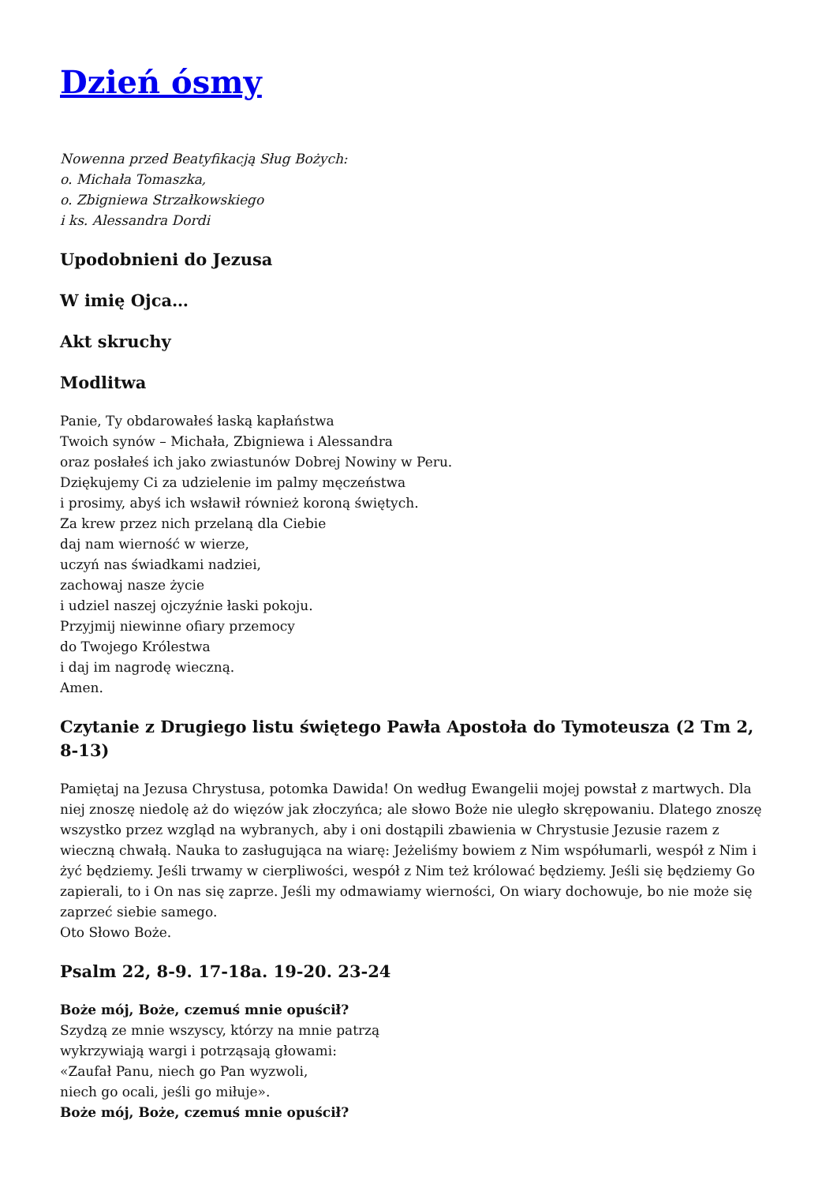Dzień ósmy
Nowenna przed Beatyfikacją Sług Bożych:
o. Michała Tomaszka,
o. Zbigniewa Strzałkowskiego
i ks. Alessandra Dordi
Upodobnieni do Jezusa
W imię Ojca…
Akt skruchy
Modlitwa
Panie, Ty obdarowałeś łaską kapłaństwa
Twoich synów – Michała, Zbigniewa i Alessandra
oraz posłałeś ich jako zwiastunów Dobrej Nowiny w Peru.
Dziękujemy Ci za udzielenie im palmy męczeństwa
i prosimy, abyś ich wsławił również koroną świętych.
Za krew przez nich przelaną dla Ciebie
daj nam wierność w wierze,
uczyń nas świadkami nadziei,
zachowaj nasze życie
i udziel naszej ojczyźnie łaski pokoju.
Przyjmij niewinne ofiary przemocy
do Twojego Królestwa
i daj im nagrodę wieczną.
Amen.
Czytanie z Drugiego listu świętego Pawła Apostoła do Tymoteusza (2 Tm 2, 8-13)
Pamiętaj na Jezusa Chrystusa, potomka Dawida! On według Ewangelii mojej powstał z martwych. Dla niej znoszę niedolę aż do więzów jak złoczyńca; ale słowo Boże nie uległo skrępowaniu. Dlatego znoszę wszystko przez wzgląd na wybranych, aby i oni dostąpili zbawienia w Chrystusie Jezusie razem z wieczną chwałą. Nauka to zasługująca na wiarę: Jeżeliśmy bowiem z Nim współumarli, wespół z Nim i żyć będziemy. Jeśli trwamy w cierpliwości, wespół z Nim też królować będziemy. Jeśli się będziemy Go zapierali, to i On nas się zaprze. Jeśli my odmawiamy wierności, On wiary dochowuje, bo nie może się zaprzeć siebie samego.
Oto Słowo Boże.
Psalm 22, 8-9. 17-18a. 19-20. 23-24
Boże mój, Boże, czemuś mnie opuścił?
Szydzą ze mnie wszyscy, którzy na mnie patrzą
wykrzywiają wargi i potrząsają głowami:
«Zaufał Panu, niech go Pan wyzwoli,
niech go ocali, jeśli go miłuje».
Boże mój, Boże, czemuś mnie opuścił?